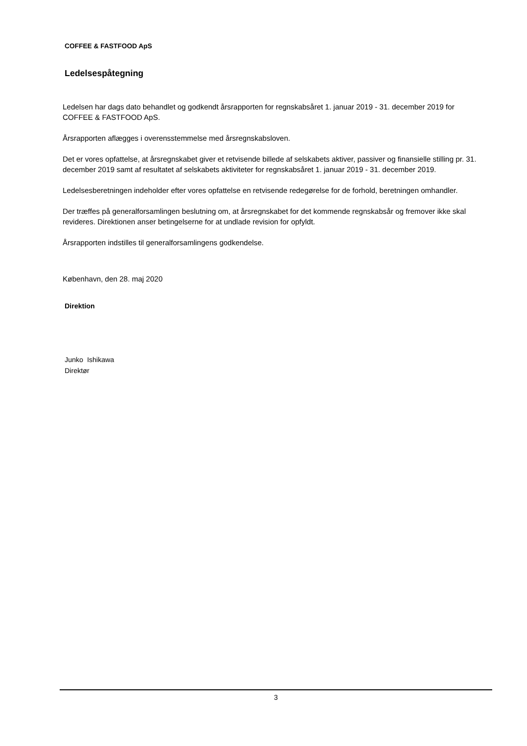COFFEE & FASTFOOD ApS
Ledelsespåtegning
Ledelsen har dags dato behandlet og godkendt årsrapporten for regnskabsåret 1. januar 2019 - 31. december 2019 for COFFEE & FASTFOOD ApS.
Årsrapporten aflægges i overensstemmelse med årsregnskabsloven.
Det er vores opfattelse, at årsregnskabet giver et retvisende billede af selskabets aktiver, passiver og finansielle stilling pr. 31. december 2019 samt af resultatet af selskabets aktiviteter for regnskabsåret 1. januar 2019 - 31. december 2019.
Ledelsesberetningen indeholder efter vores opfattelse en retvisende redegørelse for de forhold, beretningen omhandler.
Der træffes på generalforsamlingen beslutning om, at årsregnskabet for det kommende regnskabsår og fremover ikke skal revideres. Direktionen anser betingelserne for at undlade revision for opfyldt.
Årsrapporten indstilles til generalforsamlingens godkendelse.
København, den 28. maj 2020
Direktion
Junko Ishikawa
Direktør
3